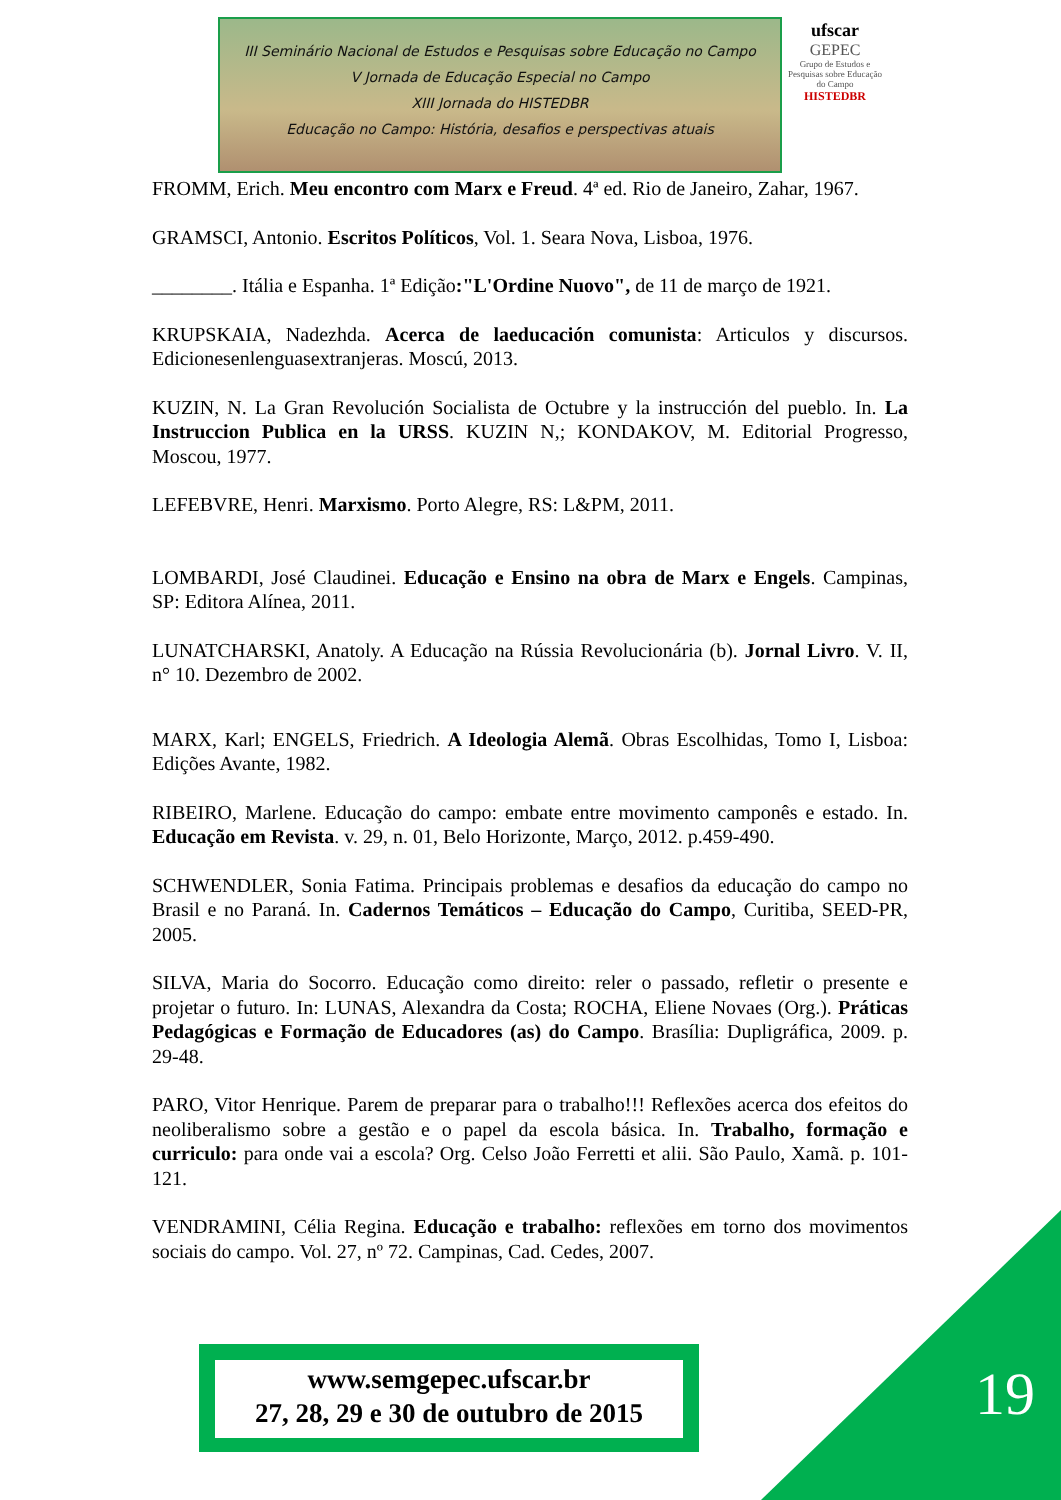III Seminário Nacional de Estudos e Pesquisas sobre Educação no Campo
V Jornada de Educação Especial no Campo
XIII Jornada do HISTEDBR
Educação no Campo: História, desafios e perspectivas atuais
ufscar
GEPEC
Grupo de Estudos e Pesquisas sobre Educação do Campo
HISTEDBR
FROMM, Erich. Meu encontro com Marx e Freud. 4ª ed. Rio de Janeiro, Zahar, 1967.
GRAMSCI, Antonio. Escritos Políticos, Vol. 1. Seara Nova, Lisboa, 1976.
________. Itália e Espanha. 1ª Edição:"L'Ordine Nuovo", de 11 de março de 1921.
KRUPSKAIA, Nadezhda. Acerca de laeducación comunista: Articulos y discursos. Edicionesenlenguasextranjeras. Moscú, 2013.
KUZIN, N. La Gran Revolución Socialista de Octubre y la instrucción del pueblo. In. La Instruccion Publica en la URSS. KUZIN N,; KONDAKOV, M. Editorial Progresso, Moscou, 1977.
LEFEBVRE, Henri. Marxismo. Porto Alegre, RS: L&PM, 2011.
LOMBARDI, José Claudinei. Educação e Ensino na obra de Marx e Engels. Campinas, SP: Editora Alínea, 2011.
LUNATCHARSKI, Anatoly. A Educação na Rússia Revolucionária (b). Jornal Livro. V. II, n° 10. Dezembro de 2002.
MARX, Karl; ENGELS, Friedrich. A Ideologia Alemã. Obras Escolhidas, Tomo I, Lisboa: Edições Avante, 1982.
RIBEIRO, Marlene. Educação do campo: embate entre movimento camponês e estado. In. Educação em Revista. v. 29, n. 01, Belo Horizonte, Março, 2012. p.459-490.
SCHWENDLER, Sonia Fatima. Principais problemas e desafios da educação do campo no Brasil e no Paraná. In. Cadernos Temáticos – Educação do Campo, Curitiba, SEED-PR, 2005.
SILVA, Maria do Socorro. Educação como direito: reler o passado, refletir o presente e projetar o futuro. In: LUNAS, Alexandra da Costa; ROCHA, Eliene Novaes (Org.). Práticas Pedagógicas e Formação de Educadores (as) do Campo. Brasília: Dupligráfica, 2009. p. 29-48.
PARO, Vitor Henrique. Parem de preparar para o trabalho!!! Reflexões acerca dos efeitos do neoliberalismo sobre a gestão e o papel da escola básica. In. Trabalho, formação e curriculo: para onde vai a escola? Org. Celso João Ferretti et alii. São Paulo, Xamã. p. 101-121.
VENDRAMINI, Célia Regina. Educação e trabalho: reflexões em torno dos movimentos sociais do campo. Vol. 27, nº 72. Campinas, Cad. Cedes, 2007.
www.semgepec.ufscar.br
27, 28, 29 e 30 de outubro de 2015
19